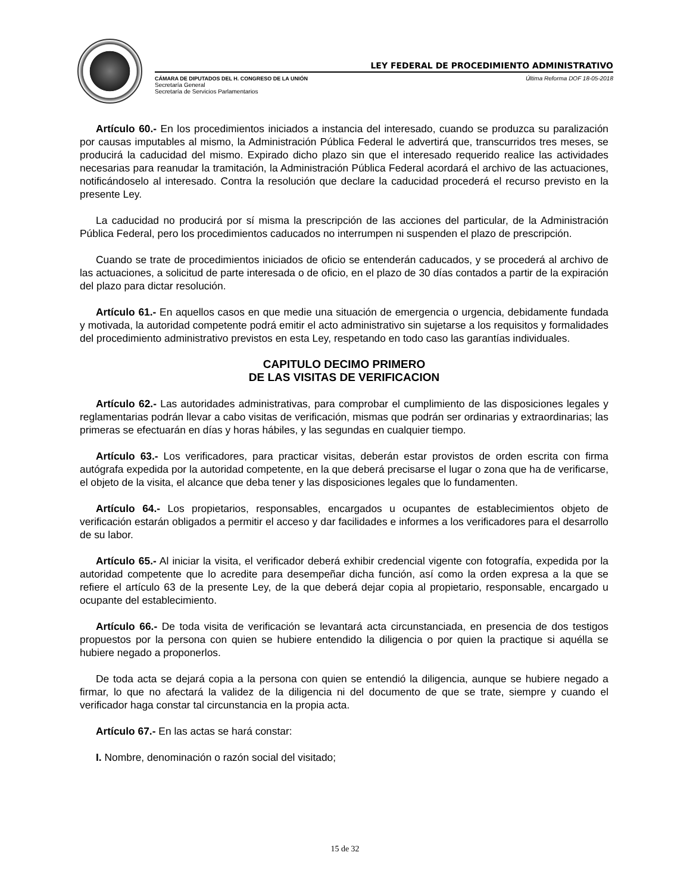LEY FEDERAL DE PROCEDIMIENTO ADMINISTRATIVO
CÁMARA DE DIPUTADOS DEL H. CONGRESO DE LA UNIÓN
Secretaría General
Secretaría de Servicios Parlamentarios
Última Reforma DOF 18-05-2018
Artículo 60.- En los procedimientos iniciados a instancia del interesado, cuando se produzca su paralización por causas imputables al mismo, la Administración Pública Federal le advertirá que, transcurridos tres meses, se producirá la caducidad del mismo. Expirado dicho plazo sin que el interesado requerido realice las actividades necesarias para reanudar la tramitación, la Administración Pública Federal acordará el archivo de las actuaciones, notificándoselo al interesado. Contra la resolución que declare la caducidad procederá el recurso previsto en la presente Ley.
La caducidad no producirá por sí misma la prescripción de las acciones del particular, de la Administración Pública Federal, pero los procedimientos caducados no interrumpen ni suspenden el plazo de prescripción.
Cuando se trate de procedimientos iniciados de oficio se entenderán caducados, y se procederá al archivo de las actuaciones, a solicitud de parte interesada o de oficio, en el plazo de 30 días contados a partir de la expiración del plazo para dictar resolución.
Artículo 61.- En aquellos casos en que medie una situación de emergencia o urgencia, debidamente fundada y motivada, la autoridad competente podrá emitir el acto administrativo sin sujetarse a los requisitos y formalidades del procedimiento administrativo previstos en esta Ley, respetando en todo caso las garantías individuales.
CAPITULO DECIMO PRIMERO
DE LAS VISITAS DE VERIFICACION
Artículo 62.- Las autoridades administrativas, para comprobar el cumplimiento de las disposiciones legales y reglamentarias podrán llevar a cabo visitas de verificación, mismas que podrán ser ordinarias y extraordinarias; las primeras se efectuarán en días y horas hábiles, y las segundas en cualquier tiempo.
Artículo 63.- Los verificadores, para practicar visitas, deberán estar provistos de orden escrita con firma autógrafa expedida por la autoridad competente, en la que deberá precisarse el lugar o zona que ha de verificarse, el objeto de la visita, el alcance que deba tener y las disposiciones legales que lo fundamenten.
Artículo 64.- Los propietarios, responsables, encargados u ocupantes de establecimientos objeto de verificación estarán obligados a permitir el acceso y dar facilidades e informes a los verificadores para el desarrollo de su labor.
Artículo 65.- Al iniciar la visita, el verificador deberá exhibir credencial vigente con fotografía, expedida por la autoridad competente que lo acredite para desempeñar dicha función, así como la orden expresa a la que se refiere el artículo 63 de la presente Ley, de la que deberá dejar copia al propietario, responsable, encargado u ocupante del establecimiento.
Artículo 66.- De toda visita de verificación se levantará acta circunstanciada, en presencia de dos testigos propuestos por la persona con quien se hubiere entendido la diligencia o por quien la practique si aquélla se hubiere negado a proponerlos.
De toda acta se dejará copia a la persona con quien se entendió la diligencia, aunque se hubiere negado a firmar, lo que no afectará la validez de la diligencia ni del documento de que se trate, siempre y cuando el verificador haga constar tal circunstancia en la propia acta.
Artículo 67.- En las actas se hará constar:
I. Nombre, denominación o razón social del visitado;
15 de 32